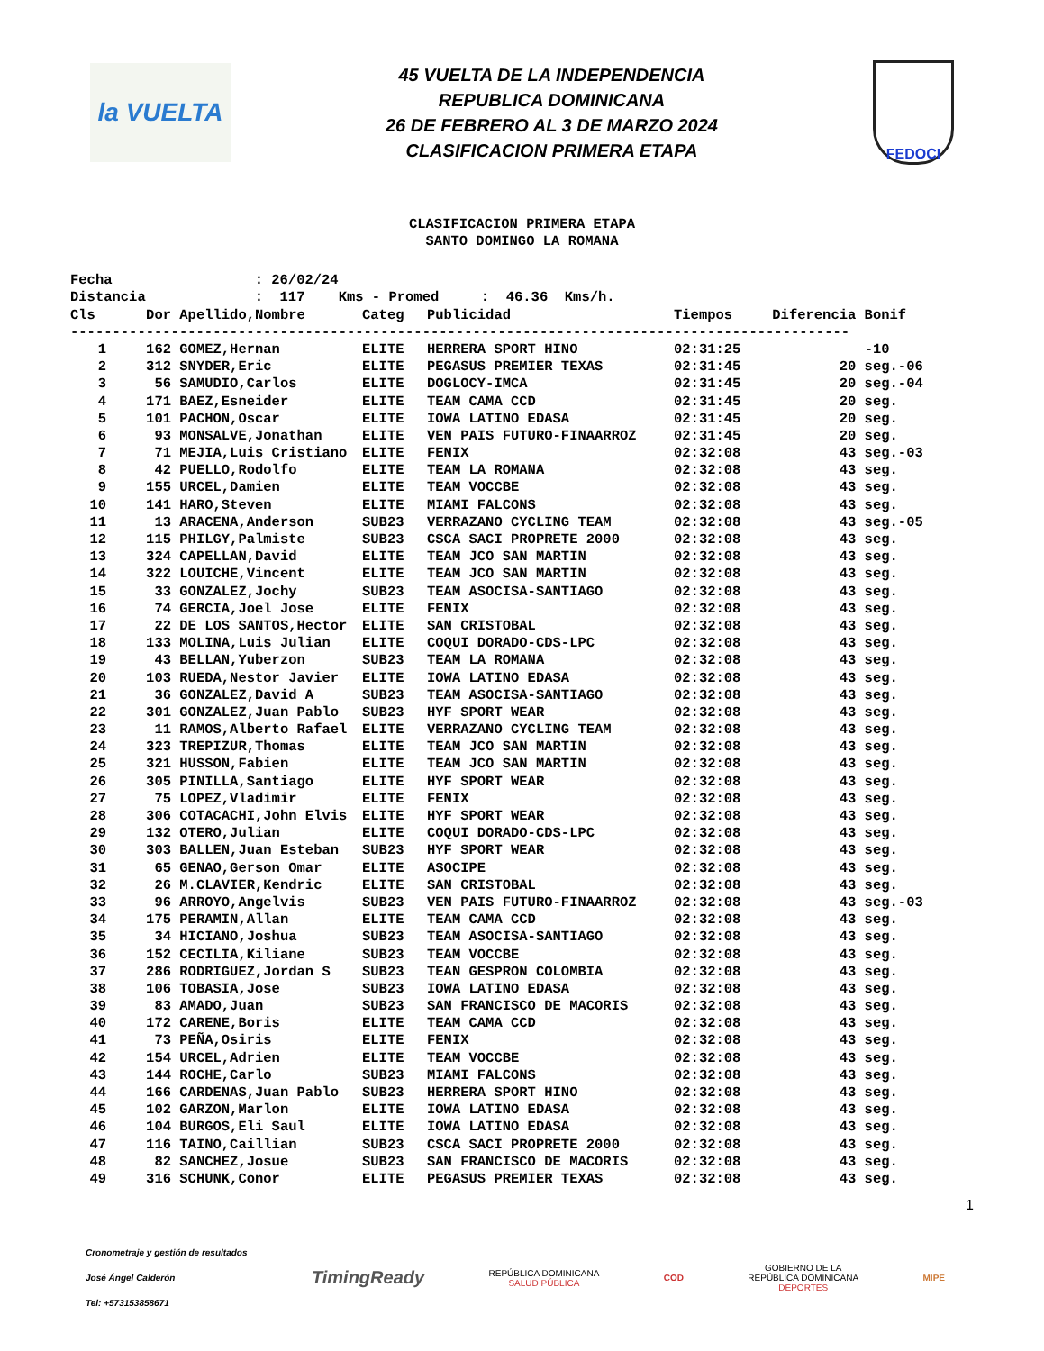la VUELTA
45 VUELTA DE LA INDEPENDENCIA
REPUBLICA DOMINICANA
26 DE FEBRERO AL 3 DE MARZO 2024
CLASIFICACION PRIMERA ETAPA
FEDOCI
CLASIFICACION PRIMERA ETAPA
SANTO DOMINGO LA ROMANA
Fecha : 26/02/24 Distancia : 117 Kms - Promed : 46.36 Kms/h.
| Cls | Dor | Apellido,Nombre | Categ | Publicidad | Tiempos | Diferencia Bonif |
| --- | --- | --- | --- | --- | --- | --- |
| --------------------------------------------------------------------------------------------- | | | | | | |
| 1 | 162 | GOMEZ,Hernan | ELITE | HERRERA SPORT HINO | 02:31:25 | -10 |
| 2 | 312 | SNYDER,Eric | ELITE | PEGASUS PREMIER TEXAS | 02:31:45 | 20 seg.-06 |
| 3 | 56 | SAMUDIO,Carlos | ELITE | DOGLOCY-IMCA | 02:31:45 | 20 seg.-04 |
| 4 | 171 | BAEZ,Esneider | ELITE | TEAM CAMA CCD | 02:31:45 | 20 seg. |
| 5 | 101 | PACHON,Oscar | ELITE | IOWA LATINO EDASA | 02:31:45 | 20 seg. |
| 6 | 93 | MONSALVE,Jonathan | ELITE | VEN PAIS FUTURO-FINAARROZ | 02:31:45 | 20 seg. |
| 7 | 71 | MEJIA,Luis Cristiano | ELITE | FENIX | 02:32:08 | 43 seg.-03 |
| 8 | 42 | PUELLO,Rodolfo | ELITE | TEAM LA ROMANA | 02:32:08 | 43 seg. |
| 9 | 155 | URCEL,Damien | ELITE | TEAM VOCCBE | 02:32:08 | 43 seg. |
| 10 | 141 | HARO,Steven | ELITE | MIAMI FALCONS | 02:32:08 | 43 seg. |
| 11 | 13 | ARACENA,Anderson | SUB23 | VERRAZANO CYCLING TEAM | 02:32:08 | 43 seg.-05 |
| 12 | 115 | PHILGY,Palmiste | SUB23 | CSCA SACI PROPRETE 2000 | 02:32:08 | 43 seg. |
| 13 | 324 | CAPELLAN,David | ELITE | TEAM JCO SAN MARTIN | 02:32:08 | 43 seg. |
| 14 | 322 | LOUICHE,Vincent | ELITE | TEAM JCO SAN MARTIN | 02:32:08 | 43 seg. |
| 15 | 33 | GONZALEZ,Jochy | SUB23 | TEAM ASOCISA-SANTIAGO | 02:32:08 | 43 seg. |
| 16 | 74 | GERCIA,Joel Jose | ELITE | FENIX | 02:32:08 | 43 seg. |
| 17 | 22 | DE LOS SANTOS,Hector | ELITE | SAN CRISTOBAL | 02:32:08 | 43 seg. |
| 18 | 133 | MOLINA,Luis Julian | ELITE | COQUI DORADO-CDS-LPC | 02:32:08 | 43 seg. |
| 19 | 43 | BELLAN,Yuberzon | SUB23 | TEAM LA ROMANA | 02:32:08 | 43 seg. |
| 20 | 103 | RUEDA,Nestor Javier | ELITE | IOWA LATINO EDASA | 02:32:08 | 43 seg. |
| 21 | 36 | GONZALEZ,David A | SUB23 | TEAM ASOCISA-SANTIAGO | 02:32:08 | 43 seg. |
| 22 | 301 | GONZALEZ,Juan Pablo | SUB23 | HYF SPORT WEAR | 02:32:08 | 43 seg. |
| 23 | 11 | RAMOS,Alberto Rafael | ELITE | VERRAZANO CYCLING TEAM | 02:32:08 | 43 seg. |
| 24 | 323 | TREPIZUR,Thomas | ELITE | TEAM JCO SAN MARTIN | 02:32:08 | 43 seg. |
| 25 | 321 | HUSSON,Fabien | ELITE | TEAM JCO SAN MARTIN | 02:32:08 | 43 seg. |
| 26 | 305 | PINILLA,Santiago | ELITE | HYF SPORT WEAR | 02:32:08 | 43 seg. |
| 27 | 75 | LOPEZ,Vladimir | ELITE | FENIX | 02:32:08 | 43 seg. |
| 28 | 306 | COTACACHI,John Elvis | ELITE | HYF SPORT WEAR | 02:32:08 | 43 seg. |
| 29 | 132 | OTERO,Julian | ELITE | COQUI DORADO-CDS-LPC | 02:32:08 | 43 seg. |
| 30 | 303 | BALLEN,Juan Esteban | SUB23 | HYF SPORT WEAR | 02:32:08 | 43 seg. |
| 31 | 65 | GENAO,Gerson Omar | ELITE | ASOCIPE | 02:32:08 | 43 seg. |
| 32 | 26 | M.CLAVIER,Kendric | ELITE | SAN CRISTOBAL | 02:32:08 | 43 seg. |
| 33 | 96 | ARROYO,Angelvis | SUB23 | VEN PAIS FUTURO-FINAARROZ | 02:32:08 | 43 seg.-03 |
| 34 | 175 | PERAMIN,Allan | ELITE | TEAM CAMA CCD | 02:32:08 | 43 seg. |
| 35 | 34 | HICIANO,Joshua | SUB23 | TEAM ASOCISA-SANTIAGO | 02:32:08 | 43 seg. |
| 36 | 152 | CECILIA,Kiliane | SUB23 | TEAM VOCCBE | 02:32:08 | 43 seg. |
| 37 | 286 | RODRIGUEZ,Jordan S | SUB23 | TEAN GESPRON COLOMBIA | 02:32:08 | 43 seg. |
| 38 | 106 | TOBASIA,Jose | SUB23 | IOWA LATINO EDASA | 02:32:08 | 43 seg. |
| 39 | 83 | AMADO,Juan | SUB23 | SAN FRANCISCO DE MACORIS | 02:32:08 | 43 seg. |
| 40 | 172 | CARENE,Boris | ELITE | TEAM CAMA CCD | 02:32:08 | 43 seg. |
| 41 | 73 | PEÑA,Osiris | ELITE | FENIX | 02:32:08 | 43 seg. |
| 42 | 154 | URCEL,Adrien | ELITE | TEAM VOCCBE | 02:32:08 | 43 seg. |
| 43 | 144 | ROCHE,Carlo | SUB23 | MIAMI FALCONS | 02:32:08 | 43 seg. |
| 44 | 166 | CARDENAS,Juan Pablo | SUB23 | HERRERA SPORT HINO | 02:32:08 | 43 seg. |
| 45 | 102 | GARZON,Marlon | ELITE | IOWA LATINO EDASA | 02:32:08 | 43 seg. |
| 46 | 104 | BURGOS,Eli Saul | ELITE | IOWA LATINO EDASA | 02:32:08 | 43 seg. |
| 47 | 116 | TAINO,Caillian | SUB23 | CSCA SACI PROPRETE 2000 | 02:32:08 | 43 seg. |
| 48 | 82 | SANCHEZ,Josue | SUB23 | SAN FRANCISCO DE MACORIS | 02:32:08 | 43 seg. |
| 49 | 316 | SCHUNK,Conor | ELITE | PEGASUS PREMIER TEXAS | 02:32:08 | 43 seg. |
1
Cronometraje y gestión de resultados
José Ángel Calderón
Tel: +573153858671
TimingReady
REPÚBLICA DOMINICANA
SALUD PÚBLICA
COD
GOBIERNO DE LA
REPÚBLICA DOMINICANA
DEPORTES
MIPE